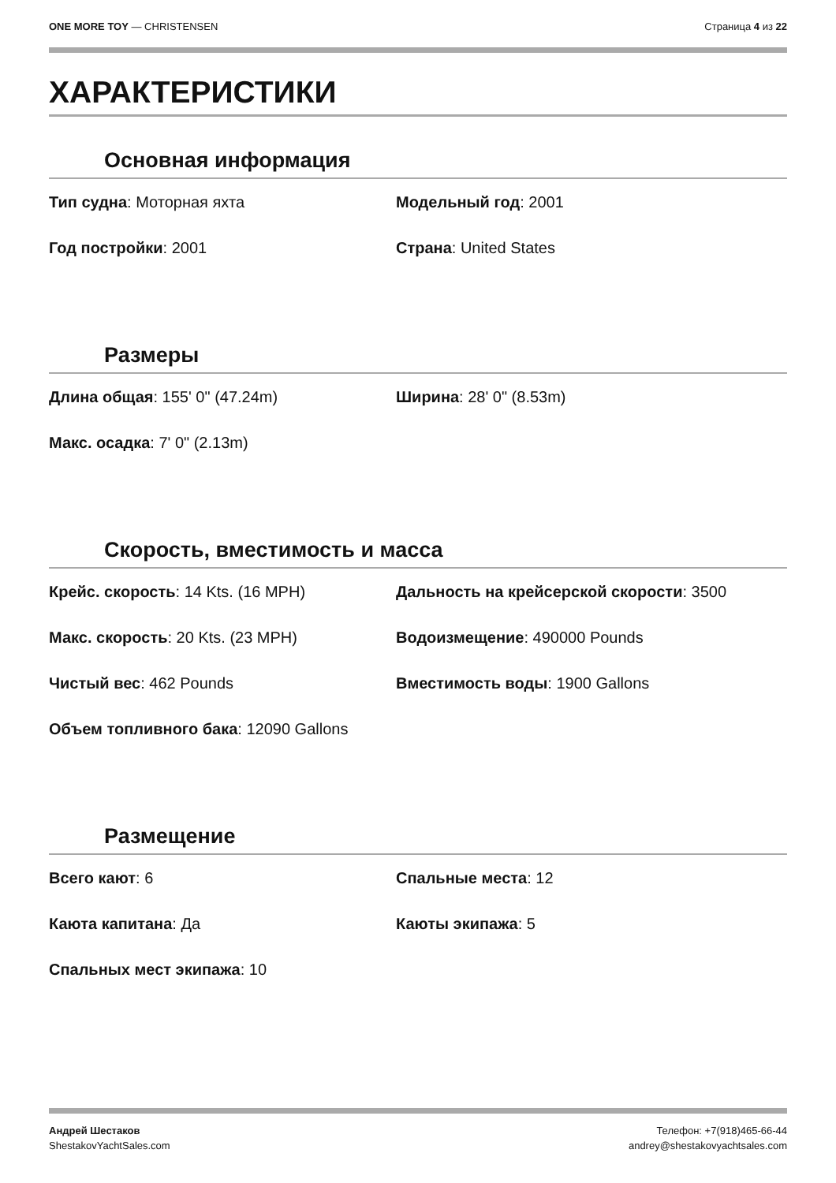ONE MORE TOY — CHRISTENSEN Страница 4 из 22
ХАРАКТЕРИСТИКИ
Основная информация
Тип судна: Моторная яхта
Модельный год: 2001
Год постройки: 2001
Страна: United States
Размеры
Длина общая: 155' 0" (47.24m)
Ширина: 28' 0" (8.53m)
Макс. осадка: 7' 0" (2.13m)
Скорость, вместимость и масса
Крейс. скорость: 14 Kts. (16 MPH)
Дальность на крейсерской скорости: 3500
Макс. скорость: 20 Kts. (23 MPH)
Водоизмещение: 490000 Pounds
Чистый вес: 462 Pounds
Вместимость воды: 1900 Gallons
Объем топливного бака: 12090 Gallons
Размещение
Всего кают: 6
Спальные места: 12
Каюта капитана: Да
Каюты экипажа: 5
Спальных мест экипажа: 10
Андрей Шестаков
ShestakovYachtSales.com
Телефон: +7(918)465-66-44
andrey@shestakovyachtsales.com